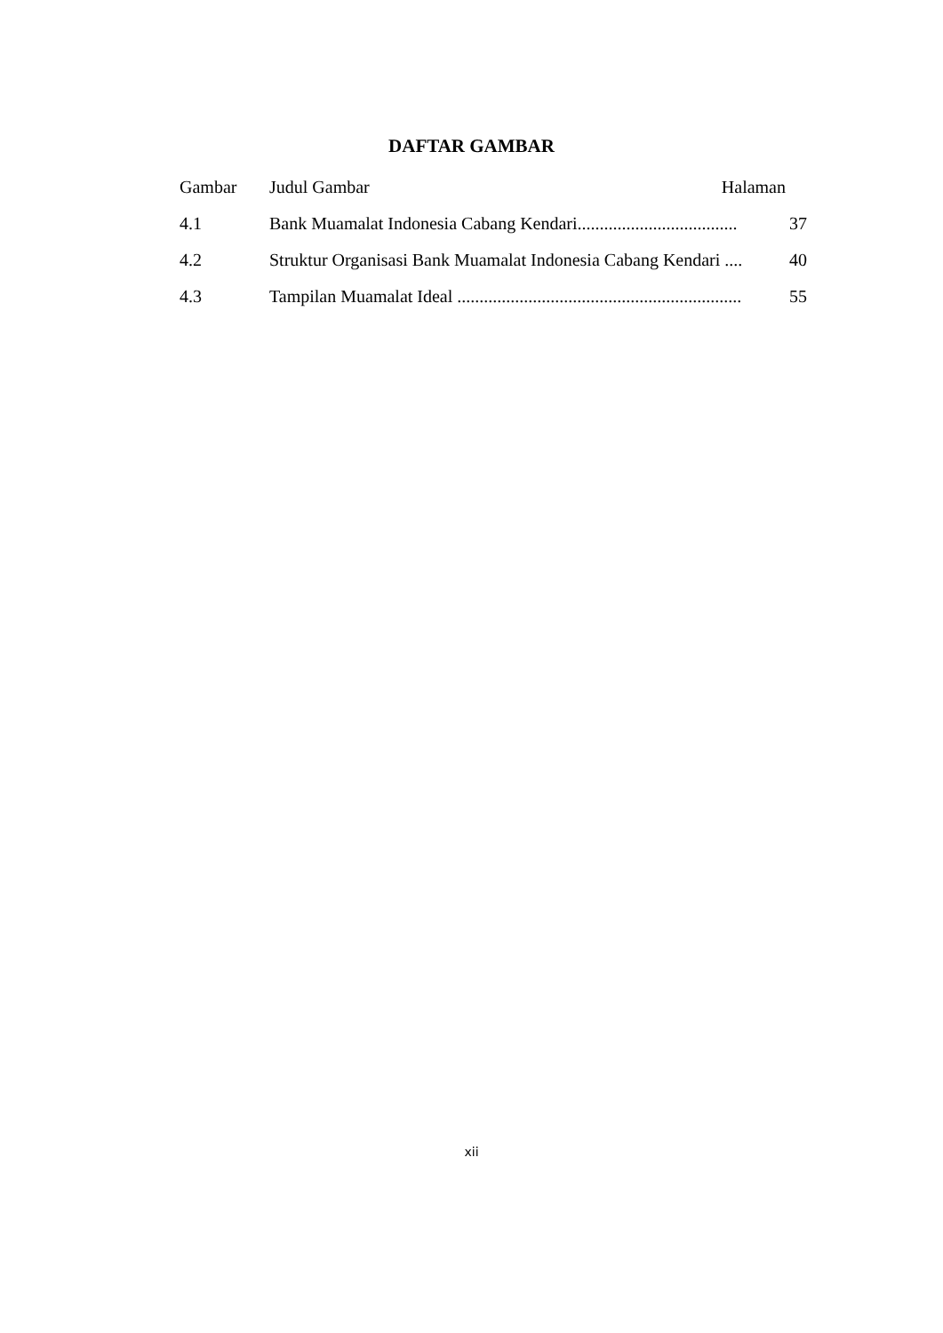DAFTAR GAMBAR
Gambar Judul Gambar Halaman
4.1 Bank Muamalat Indonesia Cabang Kendari.................................... 37
4.2 Struktur Organisasi Bank Muamalat Indonesia Cabang Kendari .... 40
4.3 Tampilan Muamalat Ideal ................................................................ 55
xii